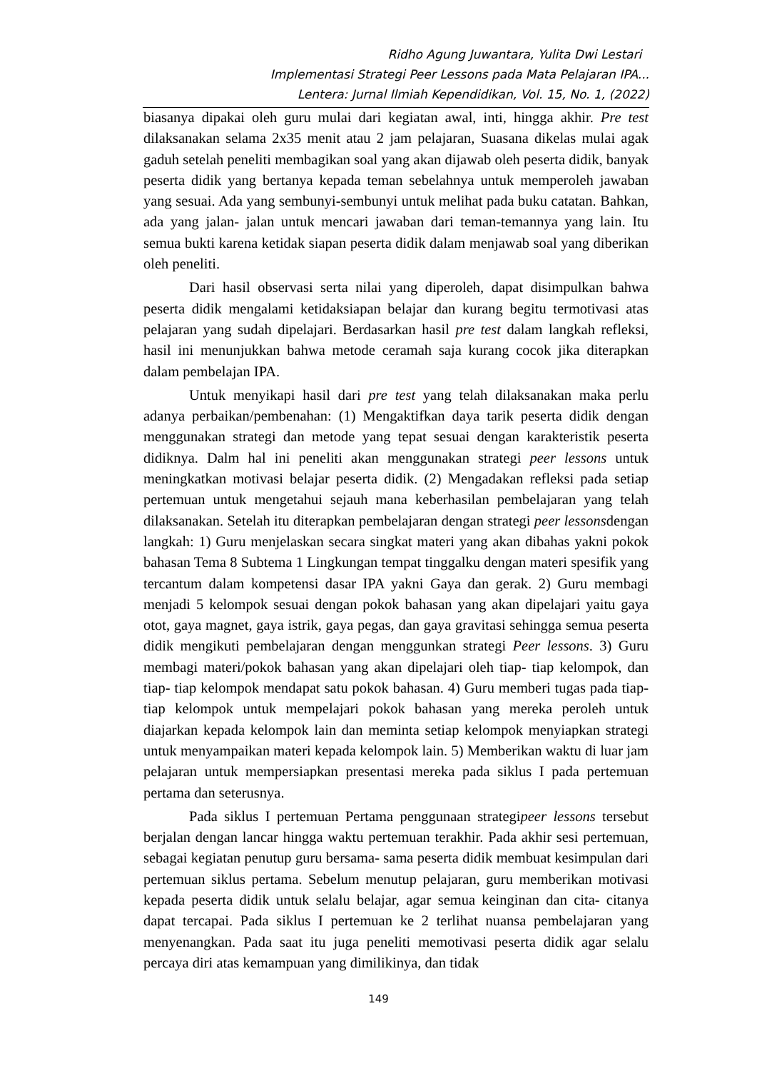Ridho Agung Juwantara, Yulita Dwi Lestari
Implementasi Strategi Peer Lessons pada Mata Pelajaran IPA...
Lentera: Jurnal Ilmiah Kependidikan, Vol. 15, No. 1, (2022)
biasanya dipakai oleh guru mulai dari kegiatan awal, inti, hingga akhir. Pre test dilaksanakan selama 2x35 menit atau 2 jam pelajaran, Suasana dikelas mulai agak gaduh setelah peneliti membagikan soal yang akan dijawab oleh peserta didik, banyak peserta didik yang bertanya kepada teman sebelahnya untuk memperoleh jawaban yang sesuai. Ada yang sembunyi-sembunyi untuk melihat pada buku catatan. Bahkan, ada yang jalan- jalan untuk mencari jawaban dari teman-temannya yang lain. Itu semua bukti karena ketidak siapan peserta didik dalam menjawab soal yang diberikan oleh peneliti.
Dari hasil observasi serta nilai yang diperoleh, dapat disimpulkan bahwa peserta didik mengalami ketidaksiapan belajar dan kurang begitu termotivasi atas pelajaran yang sudah dipelajari. Berdasarkan hasil pre test dalam langkah refleksi, hasil ini menunjukkan bahwa metode ceramah saja kurang cocok jika diterapkan dalam pembelajan IPA.
Untuk menyikapi hasil dari pre test yang telah dilaksanakan maka perlu adanya perbaikan/pembenahan: (1) Mengaktifkan daya tarik peserta didik dengan menggunakan strategi dan metode yang tepat sesuai dengan karakteristik peserta didiknya. Dalm hal ini peneliti akan menggunakan strategi peer lessons untuk meningkatkan motivasi belajar peserta didik. (2) Mengadakan refleksi pada setiap pertemuan untuk mengetahui sejauh mana keberhasilan pembelajaran yang telah dilaksanakan. Setelah itu diterapkan pembelajaran dengan strategi peer lessonsdengan langkah: 1) Guru menjelaskan secara singkat materi yang akan dibahas yakni pokok bahasan Tema 8 Subtema 1 Lingkungan tempat tinggalku dengan materi spesifik yang tercantum dalam kompetensi dasar IPA yakni Gaya dan gerak. 2) Guru membagi menjadi 5 kelompok sesuai dengan pokok bahasan yang akan dipelajari yaitu gaya otot, gaya magnet, gaya istrik, gaya pegas, dan gaya gravitasi sehingga semua peserta didik mengikuti pembelajaran dengan menggunkan strategi Peer lessons. 3) Guru membagi materi/pokok bahasan yang akan dipelajari oleh tiap- tiap kelompok, dan tiap- tiap kelompok mendapat satu pokok bahasan. 4) Guru memberi tugas pada tiap- tiap kelompok untuk mempelajari pokok bahasan yang mereka peroleh untuk diajarkan kepada kelompok lain dan meminta setiap kelompok menyiapkan strategi untuk menyampaikan materi kepada kelompok lain. 5) Memberikan waktu di luar jam pelajaran untuk mempersiapkan presentasi mereka pada siklus I pada pertemuan pertama dan seterusnya.
Pada siklus I pertemuan Pertama penggunaan strategipeer lessons tersebut berjalan dengan lancar hingga waktu pertemuan terakhir. Pada akhir sesi pertemuan, sebagai kegiatan penutup guru bersama- sama peserta didik membuat kesimpulan dari pertemuan siklus pertama. Sebelum menutup pelajaran, guru memberikan motivasi kepada peserta didik untuk selalu belajar, agar semua keinginan dan cita- citanya dapat tercapai. Pada siklus I pertemuan ke 2 terlihat nuansa pembelajaran yang menyenangkan. Pada saat itu juga peneliti memotivasi peserta didik agar selalu percaya diri atas kemampuan yang dimilikinya, dan tidak
149